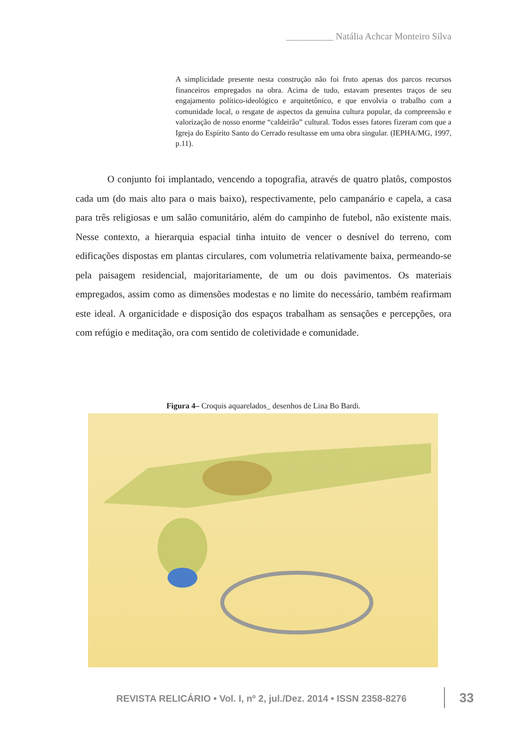__________ Natália Achcar Monteiro Silva
A simplicidade presente nesta construção não foi fruto apenas dos parcos recursos financeiros empregados na obra. Acima de tudo, estavam presentes traços de seu engajamento político-ideológico e arquitetônico, e que envolvia o trabalho com a comunidade local, o resgate de aspectos da genuína cultura popular, da compreensão e valorização de nosso enorme “caldeirão” cultural. Todos esses fatores fizeram com que a Igreja do Espírito Santo do Cerrado resultasse em uma obra singular. (IEPHA/MG, 1997, p.11).
O conjunto foi implantado, vencendo a topografia, através de quatro platôs, compostos cada um (do mais alto para o mais baixo), respectivamente, pelo campanário e capela, a casa para três religiosas e um salão comunitário, além do campinho de futebol, não existente mais. Nesse contexto, a hierarquia espacial tinha intuito de vencer o desnível do terreno, com edificações dispostas em plantas circulares, com volumetria relativamente baixa, permeando-se pela paisagem residencial, majoritariamente, de um ou dois pavimentos. Os materiais empregados, assim como as dimensões modestas e no limite do necessário, também reafirmam este ideal. A organicidade e disposição dos espaços trabalham as sensações e percepções, ora com refúgio e meditação, ora com sentido de coletividade e comunidade.
Figura 4– Croquis aquarelados_ desenhos de Lina Bo Bardi.
REVISTA RELICÁRIO • Vol. I, nº 2, jul./Dez. 2014 • ISSN 2358-8276
33